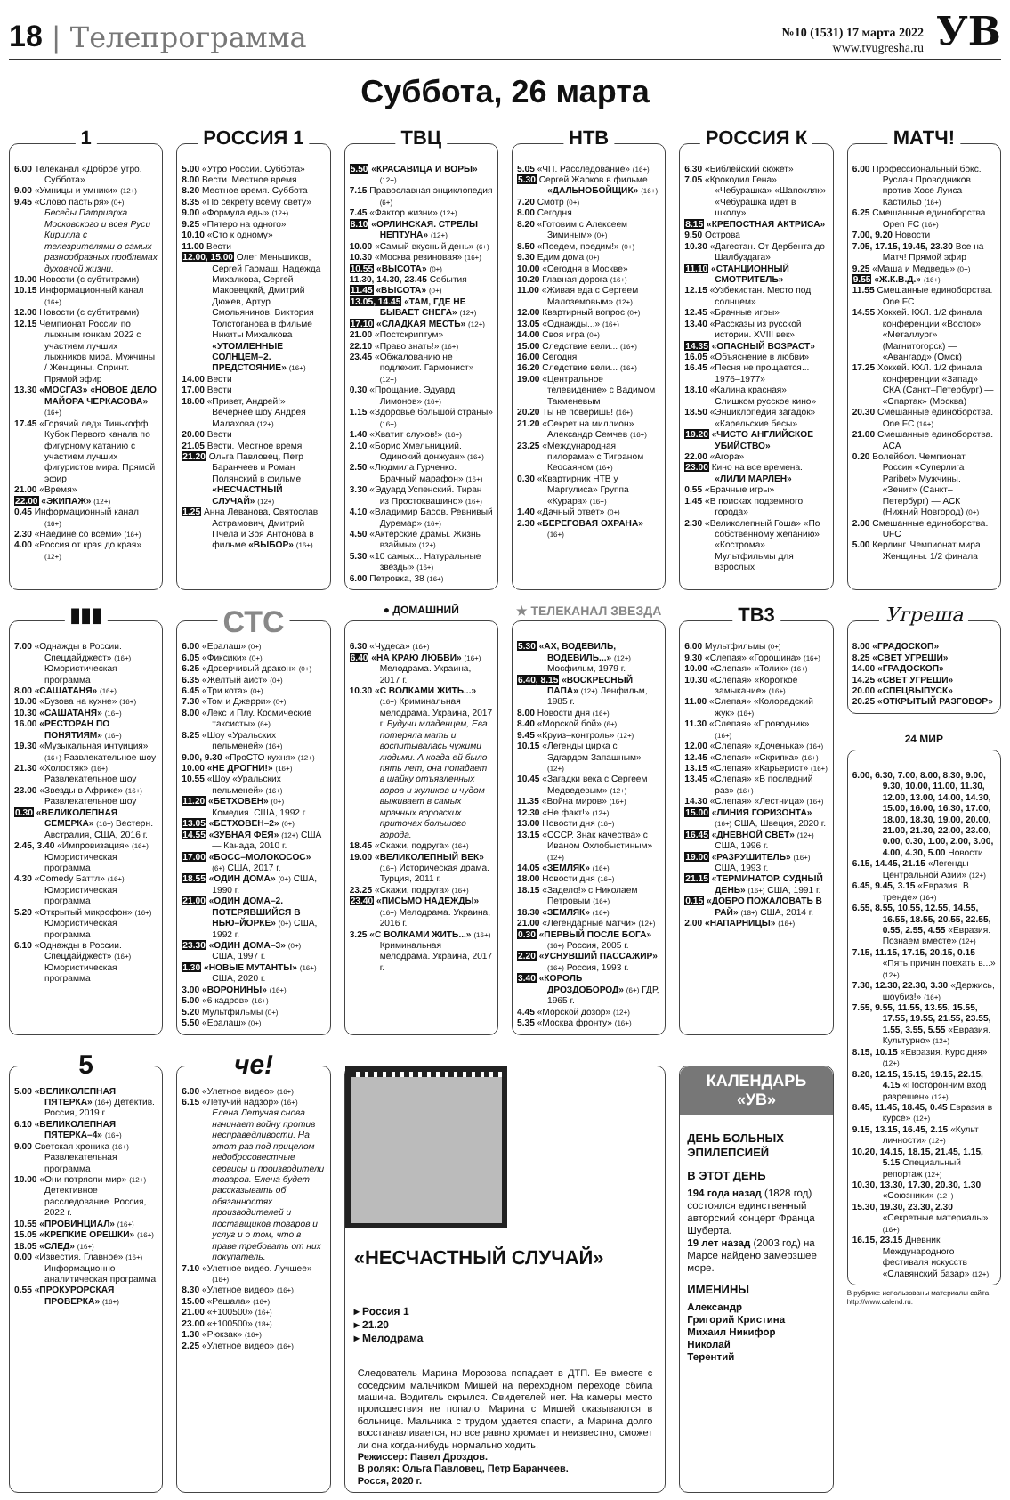18 | Телепрограмма №10 (1531) 17 марта 2022
www.tvugresha.ru УВ
Суббота, 26 марта
1
6.00 Телеканал «Доброе утро. Суббота»
9.00 «Умницы и умники» (12+)
9.45 «Слово пастыря» (0+) Беседы Патриарха Московского и всея Руси Кирилла с телезрителями о самых разнообразных проблемах духовной жизни.
10.00 Новости (с субтитрами)
10.15 Информационный канал (16+)
12.00 Новости (с субтитрами)
12.15 Чемпионат России по лыжным гонкам 2022 с участием лучших лыжников мира. Мужчины / Женщины. Спринт. Прямой эфир
13.30 «МОСГАЗ» «НОВОЕ ДЕЛО МАЙОРА ЧЕРКАСОВА» (16+)
17.45 «Горячий лед» Тинькофф. Кубок Первого канала по фигурному катанию с участием лучших фигуристов мира. Прямой эфир
21.00 «Время»
22.00 «ЭКИПАЖ» (12+)
0.45 Информационный канал (16+)
2.30 «Наедине со всеми» (16+)
4.00 «Россия от края до края» (12+)
РОССИЯ 1
5.00 «Утро России. Суббота»
8.00 Вести. Местное время
8.20 Местное время. Суббота
8.35 «По секрету всему свету»
9.00 «Формула еды» (12+)
9.25 «Пятеро на одного»
10.10 «Сто к одному»
11.00 Вести
12.00, 15.00 Олег Меньшиков, Сергей Гармаш, Надежда Михалкова, Сергей Маковецкий, Дмитрий Дюжев, Артур Смольянинов, Виктория Толстоганова в фильме Никиты Михалкова «УТОМЛЕННЫЕ СОЛНЦЕМ–2. ПРЕДСТОЯНИЕ» (16+)
14.00 Вести
17.00 Вести
18.00 «Привет, Андрей!» Вечернее шоу Андрея Малахова.(12+)
20.00 Вести
21.05 Вести. Местное время
21.20 Ольга Павловец, Петр Баранчеев и Роман Полянский в фильме «НЕСЧАСТНЫЙ СЛУЧАЙ» (12+)
1.25 Анна Леванова, Святослав Астрамович, Дмитрий Пчела и Зоя Антонова в фильме «ВЫБОР» (16+)
ТВЦ
5.50 «КРАСАВИЦА И ВОРЫ» (12+)
7.15 Православная энциклопедия (6+)
7.45 «Фактор жизни» (12+)
8.10 «ОРЛИНСКАЯ. СТРЕЛЫ НЕПТУНА» (12+)
10.00 «Самый вкусный день» (6+)
10.30 «Москва резиновая» (16+)
10.55 «ВЫСОТА» (0+)
11.30, 14.30, 23.45 События
11.45 «ВЫСОТА» (0+)
13.05, 14.45 «ТАМ, ГДЕ НЕ БЫВАЕТ СНЕГА» (12+)
17.10 «СЛАДКАЯ МЕСТЬ» (12+)
21.00 «Постскриптум»
22.10 «Право знать!» (16+)
23.45 «Обжалованию не подлежит. Гармонист» (12+)
0.30 «Прощание. Эдуард Лимонов» (16+)
1.15 «Здоровье большой страны» (16+)
1.40 «Хватит слухов!» (16+)
2.10 «Борис Хмельницкий. Одинокий донжуан» (16+)
2.50 «Людмила Гурченко. Брачный марафон» (16+)
3.30 «Эдуард Успенский. Тиран из Простоквашино» (16+)
4.10 «Владимир Басов. Ревнивый Дуремар» (16+)
4.50 «Актерские драмы. Жизнь взаймы» (12+)
5.30 «10 самых... Натуральные звезды» (16+)
6.00 Петровка, 38 (16+)
НТВ
5.05 «ЧП. Расследование» (16+)
5.30 Сергей Жарков в фильме «ДАЛЬНОБОЙЩИК» (16+)
7.20 Смотр (0+)
8.00 Сегодня
8.20 «Готовим с Алексеем Зиминым» (0+)
8.50 «Поедем, поедим!» (0+)
9.30 Едим дома (0+)
10.00 «Сегодня в Москве»
10.20 Главная дорога (16+)
11.00 «Живая еда с Сергеем Малоземовым» (12+)
12.00 Квартирный вопрос (0+)
13.05 «Однажды...» (16+)
14.00 Своя игра (0+)
15.00 Следствие вели... (16+)
16.00 Сегодня
16.20 Следствие вели... (16+)
19.00 «Центральное телевидение» с Вадимом Такменевым
20.20 Ты не поверишь! (16+)
21.20 «Секрет на миллион» Александр Семчев (16+)
23.25 «Международная пилорама» с Тиграном Кеосаяном (16+)
0.30 «Квартирник НТВ у Маргулиса» Группа «Курара» (16+)
1.40 «Дачный ответ» (0+)
2.30 «БЕРЕГОВАЯ ОХРАНА» (16+)
РОССИЯ К
6.30 «Библейский сюжет»
7.05 «Крокодил Гена» «Чебурашка» «Шапокляк» «Чебурашка идет в школу»
8.15 «КРЕПОСТНАЯ АКТРИСА»
9.50 Острова
10.30 «Дагестан. От Дербента до Шалбуздага»
11.10 «СТАНЦИОННЫЙ СМОТРИТЕЛЬ»
12.15 «Узбекистан. Место под солнцем»
12.45 «Брачные игры»
13.40 «Рассказы из русской истории. XVIII век»
14.35 «ОПАСНЫЙ ВОЗРАСТ»
16.05 «Объяснение в любви»
16.45 «Песня не прощается... 1976–1977»
18.10 «Калина красная» Слишком русское кино»
18.50 «Энциклопедия загадок» «Карельские бесы»
19.20 «ЧИСТО АНГЛИЙСКОЕ УБИЙСТВО»
22.00 «Агора»
23.00 Кино на все времена. «ЛИЛИ МАРЛЕН»
0.55 «Брачные игры»
1.45 «В поисках подземного города»
2.30 «Великолепный Гоша» «По собственному желанию» «Кострома» Мультфильмы для взрослых
МАТЧ!
6.00 Профессиональный бокс. Руслан Проводников против Хосе Луиса Кастильо (16+)
6.25 Смешанные единоборства. Open FC (16+)
7.00, 9.20 Новости
7.05, 17.15, 19.45, 23.30 Все на Матч! Прямой эфир
9.25 «Маша и Медведь» (0+)
9.55 «Ж.К.В.Д.» (16+)
11.55 Смешанные единоборства. One FC
14.55 Хоккей. КХЛ. 1/2 финала конференции «Восток» «Металлург» (Магнитогорск) — «Авангард» (Омск)
17.25 Хоккей. КХЛ. 1/2 финала конференции «Запад» СКА (Санкт–Петербург) — «Спартак» (Москва)
20.30 Смешанные единоборства. One FC (16+)
21.00 Смешанные единоборства. ACA
0.20 Волейбол. Чемпионат России «Суперлига Paribet» Мужчины. «Зенит» (Санкт–Петербург) — АСК (Нижний Новгород) (0+)
2.00 Смешанные единоборства. UFC
5.00 Керлинг. Чемпионат мира. Женщины. 1/2 финала
▮▮▮
7.00 «Однажды в России. Спецдайджест» (16+) Юмористическая программа
8.00 «САШАТАНЯ» (16+)
10.00 «Бузова на кухне» (16+)
10.30 «САШАТАНЯ» (16+)
16.00 «РЕСТОРАН ПО ПОНЯТИЯМ» (16+)
19.30 «Музыкальная интуиция» (16+) Развлекательное шоу
21.30 «Холостяк» (16+) Развлекательное шоу
23.00 «Звезды в Африке» (16+) Развлекательное шоу
0.30 «ВЕЛИКОЛЕПНАЯ СЕМЕРКА» (16+) Вестерн. Австралия, США, 2016 г.
2.45, 3.40 «Импровизация» (16+) Юмористическая программа
4.30 «Comedy Баттл» (16+) Юмористическая программа
5.20 «Открытый микрофон» (16+) Юмористическая программа
6.10 «Однажды в России. Спецдайджест» (16+) Юмористическая программа
СТС
6.00 «Ералаш» (0+)
6.05 «Фиксики» (0+)
6.25 «Доверчивый дракон» (0+)
6.35 «Желтый аист» (0+)
6.45 «Три кота» (0+)
7.30 «Том и Джерри» (0+)
8.00 «Лекс и Плу. Космические таксисты» (6+)
8.25 «Шоу «Уральских пельменей» (16+)
9.00, 9.30 «ПроСТО кухня» (12+)
10.00 «НЕ ДРОГНИ!» (16+)
10.55 «Шоу «Уральских пельменей» (16+)
11.20 «БЕТХОВЕН» (0+) Комедия. США, 1992 г.
13.05 «БЕТХОВЕН–2» (0+)
14.55 «ЗУБНАЯ ФЕЯ» (12+) США — Канада, 2010 г.
17.00 «БОСС–МОЛОКОСОС» (6+) США, 2017 г.
18.55 «ОДИН ДОМА» (0+) США, 1990 г.
21.00 «ОДИН ДОМА–2. ПОТЕРЯВШИЙСЯ В НЬЮ–ЙОРКЕ» (0+) США, 1992 г.
23.30 «ОДИН ДОМА–3» (0+) США, 1997 г.
1.30 «НОВЫЕ МУТАНТЫ» (16+) США, 2020 г.
3.00 «ВОРОНИНЫ» (16+)
5.00 «6 кадров» (16+)
5.20 Мультфильмы (0+)
5.50 «Ералаш» (0+)
● ДОМАШНИЙ
6.30 «Чудеса» (16+)
6.40 «НА КРАЮ ЛЮБВИ» (16+) Мелодрама. Украина, 2017 г.
10.30 «С ВОЛКАМИ ЖИТЬ...» (16+) Криминальная мелодрама. Украина, 2017 г. Будучи младенцем, Ева потеряла мать и воспитывалась чужими людьми. А когда ей было пять лет, она попадает в шайку отъявленных воров и жуликов и чудом выживает в самых мрачных воровских притонах большого города.
18.45 «Скажи, подруга» (16+)
19.00 «ВЕЛИКОЛЕПНЫЙ ВЕК» (16+) Историческая драма. Турция, 2011 г.
23.25 «Скажи, подруга» (16+)
23.40 «ПИСЬМО НАДЕЖДЫ» (16+) Мелодрама. Украина, 2016 г.
3.25 «С ВОЛКАМИ ЖИТЬ...» (16+) Криминальная мелодрама. Украина, 2017 г.
★ ТЕЛЕКАНАЛ ЗВЕЗДА
5.30 «АХ, ВОДЕВИЛЬ, ВОДЕВИЛЬ...» (12+) Мосфильм, 1979 г.
6.40, 8.15 «ВОСКРЕСНЫЙ ПАПА» (12+) Ленфильм, 1985 г.
8.00 Новости дня (16+)
8.40 «Морской бой» (6+)
9.45 «Круиз–контроль» (12+)
10.15 «Легенды цирка с Эдгардом Запашным» (12+)
10.45 «Загадки века с Сергеем Медведевым» (12+)
11.35 «Война миров» (16+)
12.30 «Не факт!» (12+)
13.00 Новости дня (16+)
13.15 «СССР. Знак качества» с Иваном Охлобыстиным» (12+)
14.05 «ЗЕМЛЯК» (16+)
18.00 Новости дня (16+)
18.15 «Задело!» с Николаем Петровым (16+)
18.30 «ЗЕМЛЯК» (16+)
21.00 «Легендарные матчи» (12+)
0.30 «ПЕРВЫЙ ПОСЛЕ БОГА» (16+) Россия, 2005 г.
2.20 «УСНУВШИЙ ПАССАЖИР» (16+) Россия, 1993 г.
3.40 «КОРОЛЬ ДРОЗДОБОРОД» (6+) ГДР, 1965 г.
4.45 «Морской дозор» (12+)
5.35 «Москва фронту» (16+)
ТВ3
6.00 Мультфильмы (0+)
9.30 «Слепая» «Горошина» (16+)
10.00 «Слепая» «Толик» (16+)
10.30 «Слепая» «Короткое замыкание» (16+)
11.00 «Слепая» «Колорадский жук» (16+)
11.30 «Слепая» «Проводник» (16+)
12.00 «Слепая» «Доченька» (16+)
12.45 «Слепая» «Скрипка» (16+)
13.15 «Слепая» «Карьерист» (16+)
13.45 «Слепая» «В последний раз» (16+)
14.30 «Слепая» «Лестница» (16+)
15.00 «ЛИНИЯ ГОРИЗОНТА» (16+) США, Швеция, 2020 г.
16.45 «ДНЕВНОЙ СВЕТ» (12+) США, 1996 г.
19.00 «РАЗРУШИТЕЛЬ» (16+) США, 1993 г.
21.15 «ТЕРМИНАТОР. СУДНЫЙ ДЕНЬ» (16+) США, 1991 г.
0.15 «ДОБРО ПОЖАЛОВАТЬ В РАЙ» (18+) США, 2014 г.
2.00 «НАПАРНИЦЫ» (16+)
Угреша
8.00 «ГРАДОСКОП»
8.25 «СВЕТ УГРЕШИ»
14.00 «ГРАДОСКОП»
14.25 «СВЕТ УГРЕШИ»
20.00 «СПЕЦВЫПУСК»
20.25 «ОТКРЫТЫЙ РАЗГОВОР»
24 МИР
6.00, 6.30, 7.00, 8.00, 8.30, 9.00, 9.30, 10.00, 11.00, 11.30, 12.00, 13.00, 14.00, 14.30, 15.00, 16.00, 16.30, 17.00, 18.00, 18.30, 19.00, 20.00, 21.00, 21.30, 22.00, 23.00, 0.00, 0.30, 1.00, 2.00, 3.00, 4.00, 4.30, 5.00 Новости
6.15, 14.45, 21.15 «Легенды Центральной Азии» (12+)
6.45, 9.45, 3.15 «Евразия. В тренде» (16+)
6.55, 8.55, 10.55, 12.55, 14.55, 16.55, 18.55, 20.55, 22.55, 0.55, 2.55, 4.55 «Евразия. Познаем вместе» (12+)
7.15, 11.15, 17.15, 20.15, 0.15 «Пять причин поехать в...» (12+)
7.30, 12.30, 22.30, 3.30 «Держись, шоубиз!» (16+)
7.55, 9.55, 11.55, 13.55, 15.55, 17.55, 19.55, 21.55, 23.55, 1.55, 3.55, 5.55 «Евразия. Культурно» (12+)
8.15, 10.15 «Евразия. Курс дня» (12+)
8.20, 12.15, 15.15, 19.15, 22.15, 4.15 «Посторонним вход разрешен» (12+)
8.45, 11.45, 18.45, 0.45 Евразия в курсе» (12+)
9.15, 13.15, 16.45, 2.15 «Культ личности» (12+)
10.20, 14.15, 18.15, 21.45, 1.15, 5.15 Специальный репортаж (12+)
10.30, 13.30, 17.30, 20.30, 1.30 «Союзники» (12+)
15.30, 19.30, 23.30, 2.30 «Секретные материалы» (16+)
16.15, 23.15 Дневник Международного фестиваля искусств «Славянский базар» (12+)
В рубрике использованы материалы сайта http://www.calend.ru.
5
5.00 «ВЕЛИКОЛЕПНАЯ ПЯТЕРКА» (16+) Детектив. Россия, 2019 г.
6.10 «ВЕЛИКОЛЕПНАЯ ПЯТЕРКА–4» (16+)
9.00 Светская хроника (16+) Развлекательная программа
10.00 «Они потрясли мир» (12+) Детективное расследование. Россия, 2022 г.
10.55 «ПРОВИНЦИАЛ» (16+)
15.05 «КРЕПКИЕ ОРЕШКИ» (16+)
18.05 «СЛЕД» (16+)
0.00 «Известия. Главное» (16+) Информационно–аналитическая программа
0.55 «ПРОКУРОРСКАЯ ПРОВЕРКА» (16+)
че!
6.00 «Улетное видео» (16+)
6.15 «Летучий надзор» (16+) Елена Летучая снова начинает войну против несправедливости. На этот раз под прицелом недобросовестные сервисы и производители товаров. Елена будет рассказывать об обязанностях производителей и поставщиков товаров и услуг и о том, что в праве требовать от них покупатель.
7.10 «Улетное видео. Лучшее» (16+)
8.30 «Улетное видео» (16+)
15.00 «Решала» (16+)
21.00 «+100500» (16+)
23.00 «+100500» (18+)
1.30 «Рюкзак» (16+)
2.25 «Улетное видео» (16+)
«НЕСЧАСТНЫЙ СЛУЧАЙ»
▸ Россия 1
▸ 21.20
▸ Мелодрама
Следователь Марина Морозова попадает в ДТП. Ее вместе с соседским мальчиком Мишей на переходном переходе сбила машина. Водитель скрылся. Свидетелей нет. На камеры место происшествия не попало. Марина с Мишей оказываются в больнице. Мальчика с трудом удается спасти, а Марина долго восстанавливается, но все равно хромает и неизвестно, сможет ли она когда-нибудь нормально ходить.
Режиссер: Павел Дроздов.
В ролях: Ольга Павловец, Петр Баранчеев.
Росся, 2020 г.
КАЛЕНДАРЬ «УВ»
ДЕНЬ БОЛЬНЫХ ЭПИЛЕПСИЕЙ
В ЭТОТ ДЕНЬ
194 года назад (1828 год) состоялся единственный авторский концерт Франца Шуберта.
19 лет назад (2003 год) на Марсе найдено замерзшее море.
ИМЕНИНЫ
Александр
Григорий Кристина
Михаил Никифор
Николай
Терентий